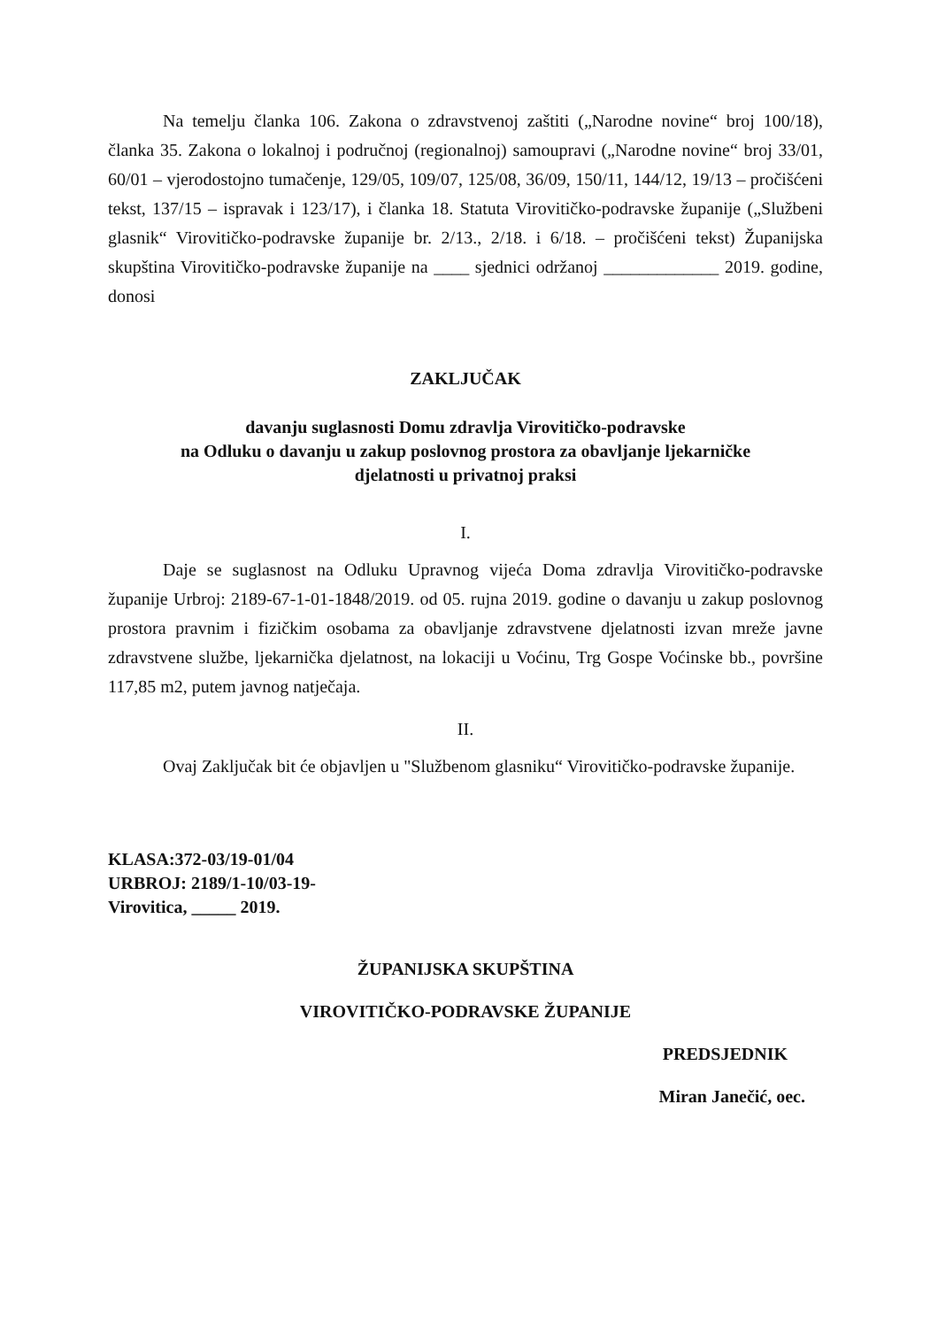Na temelju članka 106. Zakona o zdravstvenoj zaštiti („Narodne novine“ broj 100/18), članka 35. Zakona o lokalnoj i područnoj (regionalnoj) samoupravi („Narodne novine“ broj 33/01, 60/01 – vjerodostojno tumačenje, 129/05, 109/07, 125/08, 36/09, 150/11, 144/12, 19/13 – pročišćeni tekst, 137/15 – ispravak i 123/17), i članka 18. Statuta Virovitičko-podravske županije („Službeni glasnik“ Virovitičko-podravske županije br. 2/13., 2/18. i 6/18. – pročišćeni tekst) Županijska skupština Virovitičko-podravske županije na ____ sjednici održanoj _____________ 2019. godine, donosi
ZAKLJUČAK
davanju suglasnosti Domu zdravlja Virovitičko-podravske
na Odluku o davanju u zakup poslovnog prostora za obavljanje ljekarničke
djelatnosti u privatnoj praksi
I.
Daje se suglasnost na Odluku Upravnog vijeća Doma zdravlja Virovitičko-podravske županije Urbroj: 2189-67-1-01-1848/2019. od 05. rujna 2019. godine o davanju u zakup poslovnog prostora pravnim i fizičkim osobama za obavljanje zdravstvene djelatnosti izvan mreže javne zdravstvene službe, ljekarnička djelatnost, na lokaciji u Voćinu, Trg Gospe Voćinske bb., površine 117,85 m2, putem javnog natječaja.
II.
Ovaj Zaključak bit će objavljen u "Službenom glasniku“ Virovitičko-podravske županije.
KLASA:372-03/19-01/04
URBROJ: 2189/1-10/03-19-
Virovitica, _____ 2019.
ŽUPANIJSKA SKUPŠTINA
VIROVITIČKO-PODRAVSKE ŽUPANIJE
PREDSJEDNIK
Miran Janečić, oec.